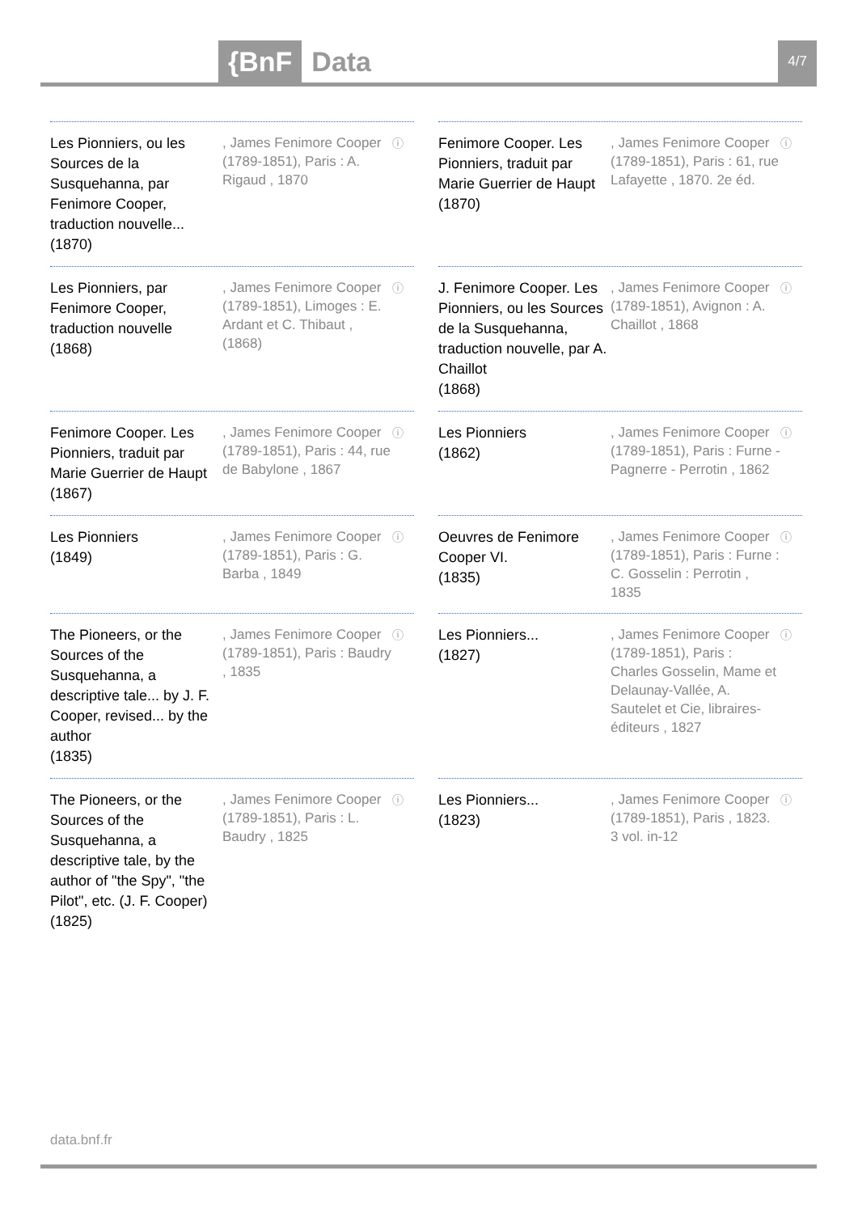{BnF Data 4/7
Les Pionniers, ou les Sources de la Susquehanna, par Fenimore Cooper, traduction nouvelle...
(1870)
, James Fenimore Cooper (1789-1851), Paris : A. Rigaud , 1870
ⓘ
Fenimore Cooper. Les Pionniers, traduit par Marie Guerrier de Haupt
(1870)
, James Fenimore Cooper (1789-1851), Paris : 61, rue Lafayette , 1870. 2e éd.
ⓘ
Les Pionniers, par Fenimore Cooper, traduction nouvelle
(1868)
, James Fenimore Cooper (1789-1851), Limoges : E. Ardant et C. Thibaut , (1868)
ⓘ
J. Fenimore Cooper. Les Pionniers, ou les Sources de la Susquehanna, traduction nouvelle, par A. Chaillot
(1868)
, James Fenimore Cooper (1789-1851), Avignon : A. Chaillot , 1868
ⓘ
Fenimore Cooper. Les Pionniers, traduit par Marie Guerrier de Haupt
(1867)
, James Fenimore Cooper (1789-1851), Paris : 44, rue de Babylone , 1867
ⓘ
Les Pionniers
(1862)
, James Fenimore Cooper (1789-1851), Paris : Furne - Pagnerre - Perrotin , 1862
ⓘ
Les Pionniers
(1849)
, James Fenimore Cooper (1789-1851), Paris : G. Barba , 1849
ⓘ
Oeuvres de Fenimore Cooper VI.
(1835)
, James Fenimore Cooper (1789-1851), Paris : Furne : C. Gosselin : Perrotin , 1835
ⓘ
The Pioneers, or the Sources of the Susquehanna, a descriptive tale... by J. F. Cooper, revised... by the author
(1835)
, James Fenimore Cooper (1789-1851), Paris : Baudry , 1835
ⓘ
Les Pionniers...
(1827)
, James Fenimore Cooper (1789-1851), Paris : Charles Gosselin, Mame et Delaunay-Vallée, A. Sautelet et Cie, libraires-éditeurs , 1827
ⓘ
The Pioneers, or the Sources of the Susquehanna, a descriptive tale, by the author of "the Spy", "the Pilot", etc. (J. F. Cooper)
(1825)
, James Fenimore Cooper (1789-1851), Paris : L. Baudry , 1825
ⓘ
Les Pionniers...
(1823)
, James Fenimore Cooper (1789-1851), Paris , 1823. 3 vol. in-12
ⓘ
data.bnf.fr